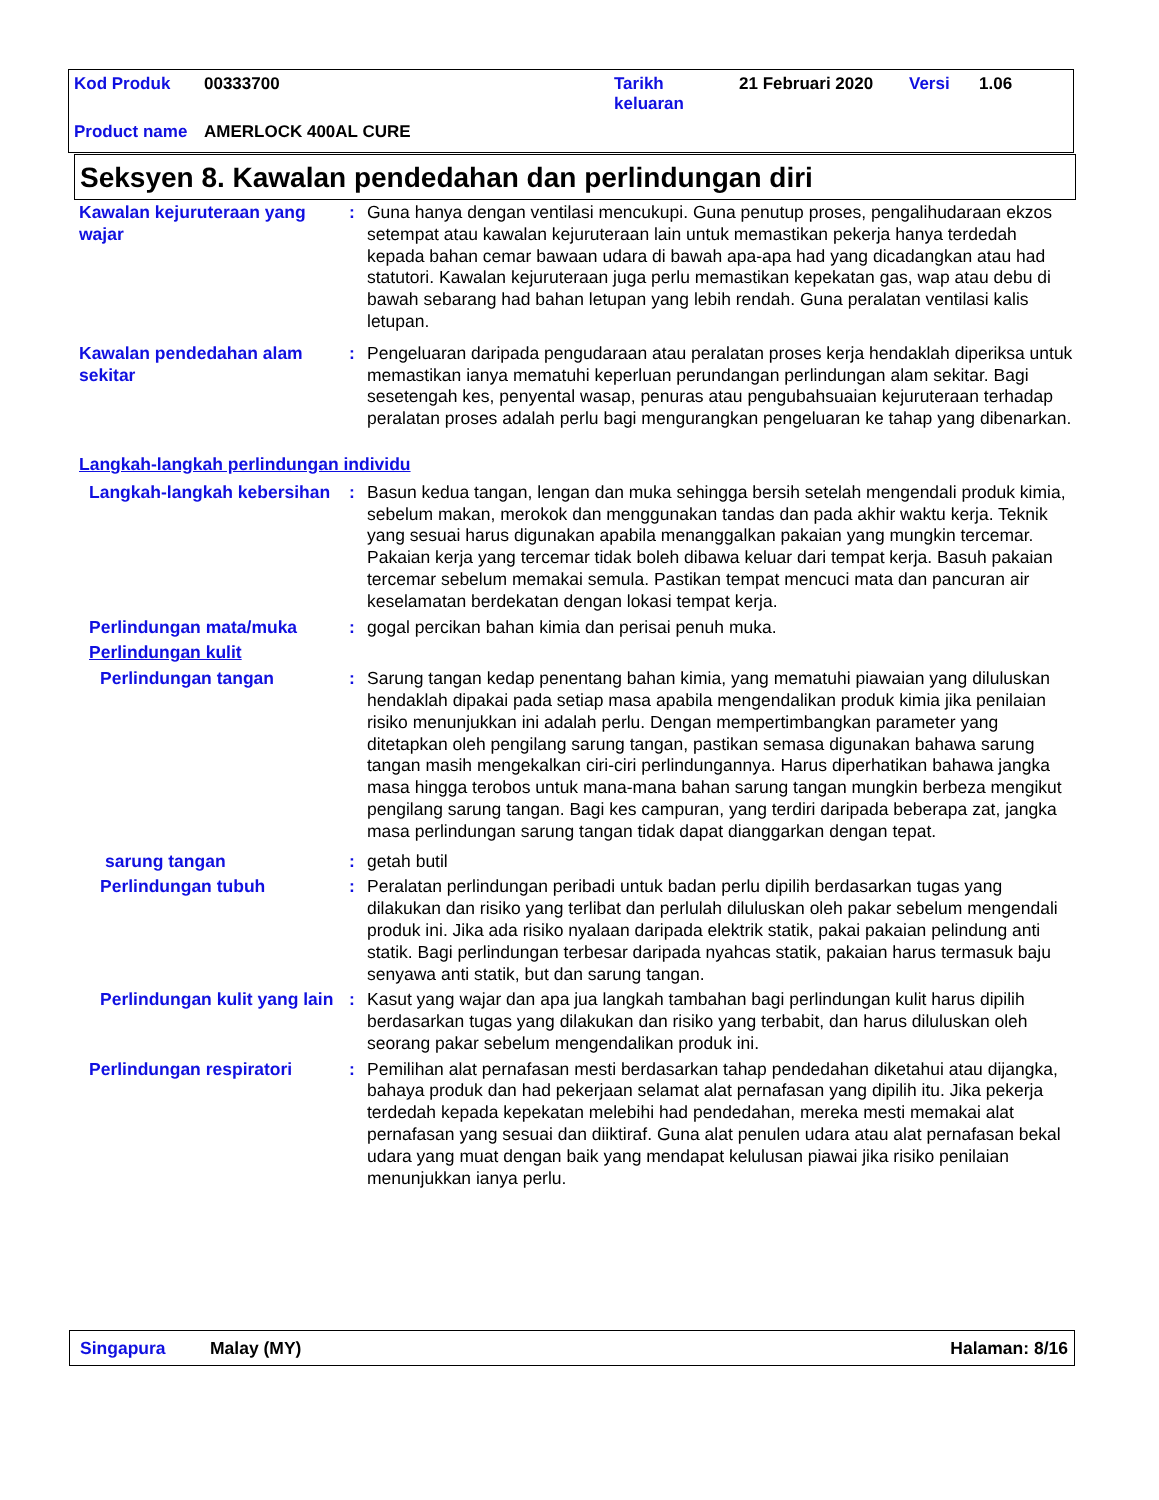| Kod Produk | 00333700 | Tarikh keluaran | 21 Februari 2020 | Versi | 1.06 |
| Product name | AMERLOCK 400AL CURE | | | | |
Seksyen 8. Kawalan pendedahan dan perlindungan diri
Kawalan kejuruteraan yang wajar
: Guna hanya dengan ventilasi mencukupi. Guna penutup proses, pengalihudaraan ekzos setempat atau kawalan kejuruteraan lain untuk memastikan pekerja hanya terdedah kepada bahan cemar bawaan udara di bawah apa-apa had yang dicadangkan atau had statutori. Kawalan kejuruteraan juga perlu memastikan kepekatan gas, wap atau debu di bawah sebarang had bahan letupan yang lebih rendah. Guna peralatan ventilasi kalis letupan.
Kawalan pendedahan alam sekitar
: Pengeluaran daripada pengudaraan atau peralatan proses kerja hendaklah diperiksa untuk memastikan ianya mematuhi keperluan perundangan perlindungan alam sekitar. Bagi sesetengah kes, penyental wasap, penuras atau pengubahsuaian kejuruteraan terhadap peralatan proses adalah perlu bagi mengurangkan pengeluaran ke tahap yang dibenarkan.
Langkah-langkah perlindungan individu
Langkah-langkah kebersihan
: Basun kedua tangan, lengan dan muka sehingga bersih setelah mengendali produk kimia, sebelum makan, merokok dan menggunakan tandas dan pada akhir waktu kerja. Teknik yang sesuai harus digunakan apabila menanggalkan pakaian yang mungkin tercemar. Pakaian kerja yang tercemar tidak boleh dibawa keluar dari tempat kerja. Basuh pakaian tercemar sebelum memakai semula. Pastikan tempat mencuci mata dan pancuran air keselamatan berdekatan dengan lokasi tempat kerja.
Perlindungan mata/muka : gogal percikan bahan kimia dan perisai penuh muka.
Perlindungan kulit
Perlindungan tangan : Sarung tangan kedap penentang bahan kimia, yang mematuhi piawaian yang diluluskan hendaklah dipakai pada setiap masa apabila mengendalikan produk kimia jika penilaian risiko menunjukkan ini adalah perlu. Dengan mempertimbangkan parameter yang ditetapkan oleh pengilang sarung tangan, pastikan semasa digunakan bahawa sarung tangan masih mengekalkan ciri-ciri perlindungannya. Harus diperhatikan bahawa jangka masa hingga terobos untuk mana-mana bahan sarung tangan mungkin berbeza mengikut pengilang sarung tangan. Bagi kes campuran, yang terdiri daripada beberapa zat, jangka masa perlindungan sarung tangan tidak dapat dianggarkan dengan tepat.
sarung tangan : getah butil
Perlindungan tubuh : Peralatan perlindungan peribadi untuk badan perlu dipilih berdasarkan tugas yang dilakukan dan risiko yang terlibat dan perlulah diluluskan oleh pakar sebelum mengendali produk ini. Jika ada risiko nyalaan daripada elektrik statik, pakai pakaian pelindung anti statik. Bagi perlindungan terbesar daripada nyahcas statik, pakaian harus termasuk baju senyawa anti statik, but dan sarung tangan.
Perlindungan kulit yang lain
: Kasut yang wajar dan apa jua langkah tambahan bagi perlindungan kulit harus dipilih berdasarkan tugas yang dilakukan dan risiko yang terbabit, dan harus diluluskan oleh seorang pakar sebelum mengendalikan produk ini.
Perlindungan respiratori : Pemilihan alat pernafasan mesti berdasarkan tahap pendedahan diketahui atau dijangka, bahaya produk dan had pekerjaan selamat alat pernafasan yang dipilih itu. Jika pekerja terdedah kepada kepekatan melebihi had pendedahan, mereka mesti memakai alat pernafasan yang sesuai dan diiktiraf. Guna alat penulen udara atau alat pernafasan bekal udara yang muat dengan baik yang mendapat kelulusan piawai jika risiko penilaian menunjukkan ianya perlu.
Singapura Malay (MY) Halaman: 8/16